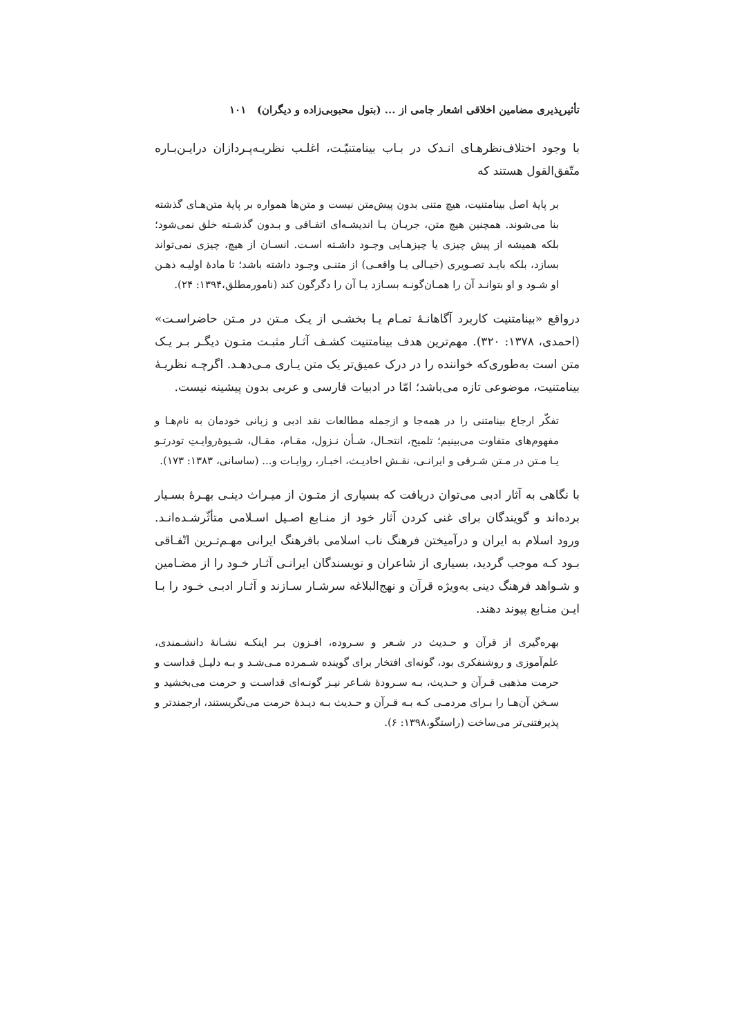تأثیرپذیری مضامین اخلاقی اشعار جامی از ... (بتول محبوبی‌زاده و دیگران) ۱۰۱
با وجود اختلاف‌نظرهـای انـدک در بـاب بینامتنیّـت، اغلـب نظریـه‌پـردازان درایـن‌بـاره متّفق‌القول هستند که
بر پایهٔ اصل بینامتنیت، هیچ متنی بدون پیش‌متن نیست و متن‌ها همواره بر پایهٔ متن‌هـای گذشته بنا می‌شوند. همچنین هیچ متن، جریـان یـا اندیشـه‌ای اتفـاقی و بـدون گذشـته خلق نمی‌شود؛ بلکه همیشه از پیش چیزی یا چیزهـایی وجـود داشـته اسـت. انسـان از هیچ، چیزی نمی‌تواند بسازد، بلکه بایـد تصـویری (خیـالی یـا واقعـی) از متنـی وجـود داشته باشد؛ تا مادهٔ اولیـه ذهـن او شـود و او بتوانـد آن را همـان‌گونـه بسـازد یـا آن را دگرگون کند (نامورمطلق،۱۳۹۴: ۲۴).
درواقع «بینامتنیت کاربرد آگاهانـهٔ تمـام یـا بخشـی از یـک مـتن در مـتن حاضراسـت» (احمدی، ۱۳۷۸: ۳۲۰). مهم‌ترین هدف بینامتنیت کشـف آثـار مثبـت متـون دیگـر بـر یـک متن است به‌طوری‌که خواننده را در درک عمیق‌تر یک متن یـاری مـی‌دهـد. اگرچـه نظریـهٔ بینامتنیت، موضوعی تازه می‌باشد؛ امّا در ادبیات فارسی و عربی بدون پیشینه نیست.
تفکّر ارجاع بینامتنی را در همه‌جا و ازجمله مطالعات نقد ادبی و زبانی خودمان به نام‌هـا و مفهوم‌های متفاوت می‌بینیم؛ تلمیح، انتحـال، شـأن نـزول، مقـام، مقـال، شـیوۀروایـتِ تودرتـو یـا مـتن در مـتن شـرقی و ایرانـی، نقـش احادیـث، اخبـار، روایـات و... (ساسانی، ۱۳۸۳: ۱۷۳).
با نگاهی به آثار ادبی می‌توان دریافت که بسیاری از متـون از میـراث دینـی بهـرهٔ بسـیار برده‌اند و گویندگان برای غنی کردن آثار خود از منـابع اصـیل اسـلامی متأثّرشـده‌انـد. ورود اسلام به ایران و درآمیختن فرهنگ ناب اسلامی بافرهنگ ایرانی مهـم‌تـرین اتّفـاقی بـود کـه موجب گردید، بسیاری از شاعران و نویسندگان ایرانـی آثـار خـود را از مضـامین و شـواهد فرهنگ دینی به‌ویژه قرآن و نهج‌البلاغه سرشـار سـازند و آثـار ادبـی خـود را بـا ایـن منـابع پیوند دهند.
بهره‌گیری از قرآن و حـدیث در شـعر و سـروده، افـزون بـر اینکـه نشـانهٔ دانشـمندی، علم‌آموزی و روشنفکری بود، گونه‌ای افتخار برای گوینده شـمرده مـی‌شـد و بـه دلیـل قداست و حرمت مذهبی قـرآن و حـدیث، بـه سـرودهٔ شـاعر نیـز گونـه‌ای قداسـت و حرمت می‌بخشید و سـخن آن‌هـا را بـرای مردمـی کـه بـه قـرآن و حـدیث بـه دیـدهٔ حرمت می‌نگریستند، ارجمندتر و پذیرفتنی‌تر می‌ساخت (راستگو،۱۳۹۸: ۶).